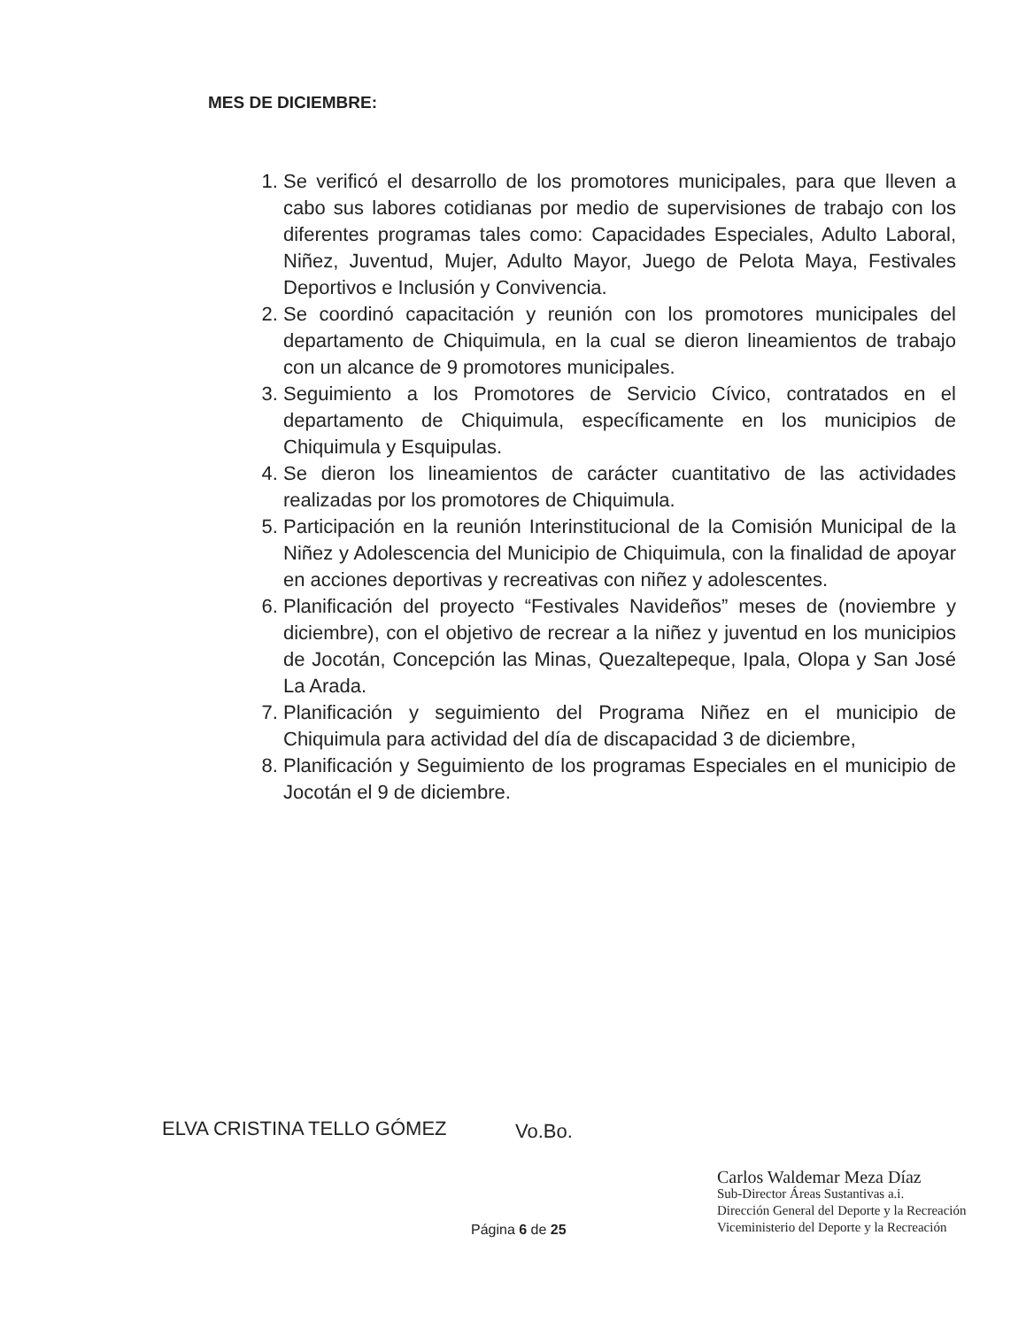MES DE DICIEMBRE:
1. Se verificó el desarrollo de los promotores municipales, para que lleven a cabo sus labores cotidianas por medio de supervisiones de trabajo con los diferentes programas tales como: Capacidades Especiales, Adulto Laboral, Niñez, Juventud, Mujer, Adulto Mayor, Juego de Pelota Maya, Festivales Deportivos e Inclusión y Convivencia.
2. Se coordinó capacitación y reunión con los promotores municipales del departamento de Chiquimula, en la cual se dieron lineamientos de trabajo con un alcance de 9 promotores municipales.
3. Seguimiento a los Promotores de Servicio Cívico, contratados en el departamento de Chiquimula, específicamente en los municipios de Chiquimula y Esquipulas.
4. Se dieron los lineamientos de carácter cuantitativo de las actividades realizadas por los promotores de Chiquimula.
5. Participación en la reunión Interinstitucional de la Comisión Municipal de la Niñez y Adolescencia del Municipio de Chiquimula, con la finalidad de apoyar en acciones deportivas y recreativas con niñez y adolescentes.
6. Planificación del proyecto “Festivales Navideños” meses de (noviembre y diciembre), con el objetivo de recrear a la niñez y juventud en los municipios de Jocotán, Concepción las Minas, Quezaltepeque, Ipala, Olopa y San José La Arada.
7. Planificación y seguimiento del Programa Niñez en el municipio de Chiquimula para actividad del día de discapacidad 3 de diciembre,
8. Planificación y Seguimiento de los programas Especiales en el municipio de Jocotán el 9 de diciembre.
ELVA CRISTINA TELLO GÓMEZ Vo.Bo.
Carlos Waldemar Meza Díaz
Sub-Director Áreas Sustantivas a.i.
Dirección General del Deporte y la Recreación
Viceministerio del Deporte y la Recreación
Página 6 de 25